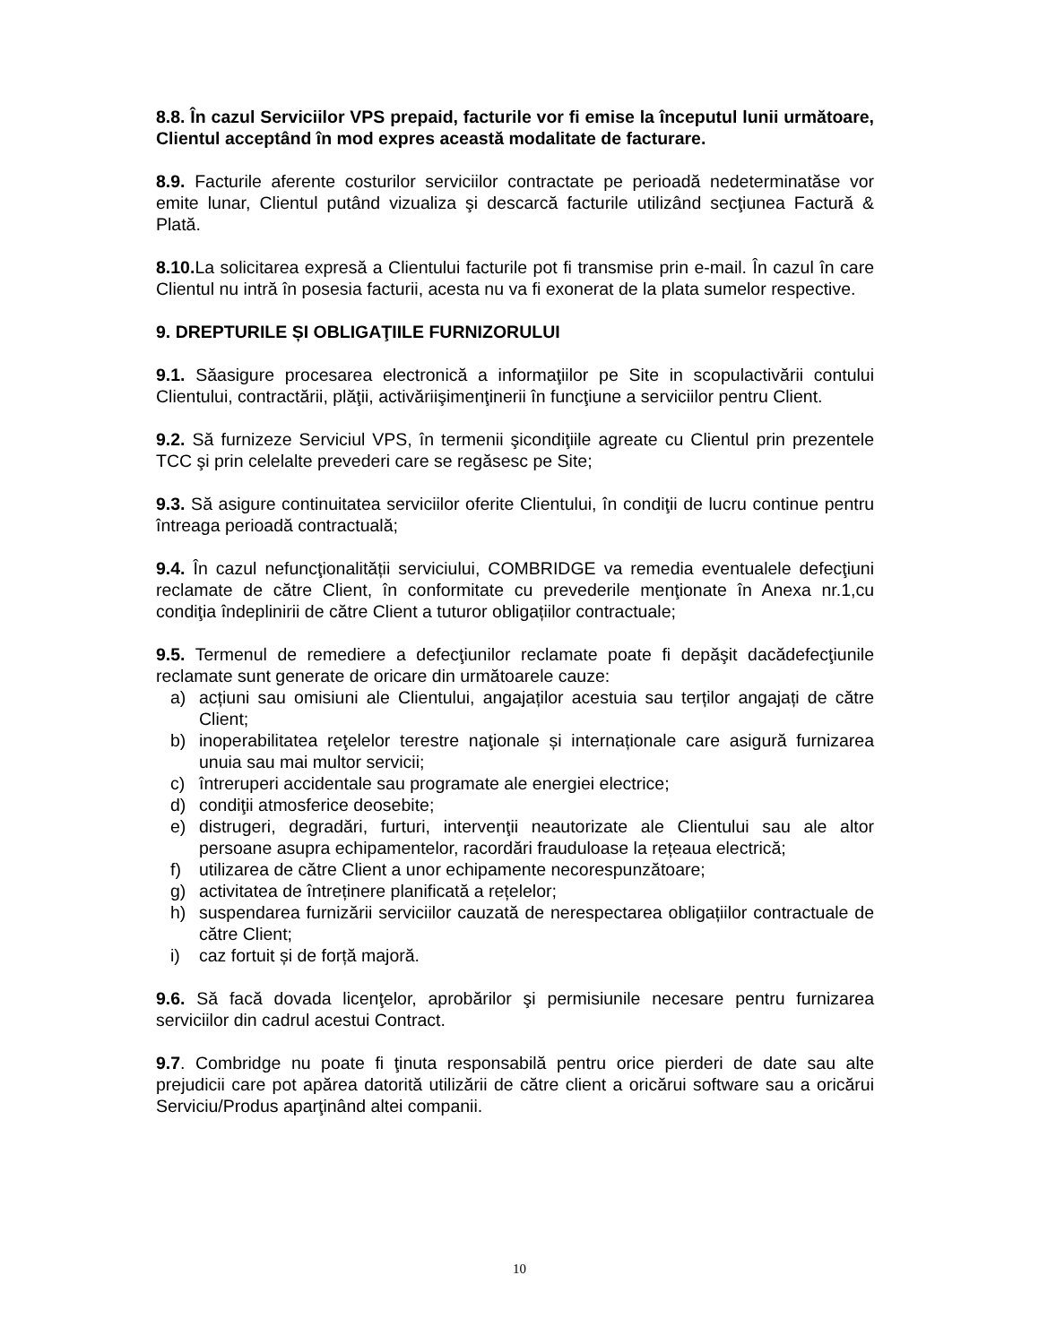8.8. În cazul Serviciilor VPS prepaid, facturile vor fi emise la începutul lunii următoare, Clientul acceptând în mod expres această modalitate de facturare.
8.9. Facturile aferente costurilor serviciilor contractate pe perioadă nedeterminatăse vor emite lunar, Clientul putând vizualiza şi descarcă facturile utilizând secţiunea Factură & Plată.
8.10. La solicitarea expresă a Clientului facturile pot fi transmise prin e-mail. În cazul în care Clientul nu intră în posesia facturii, acesta nu va fi exonerat de la plata sumelor respective.
9. DREPTURILE ȘI OBLIGAŢIILE FURNIZORULUI
9.1. Săasigure procesarea electronică a informaţiilor pe Site in scopulactivării contului Clientului, contractării, plăţii, activăriişimenţinerii în funcţiune a serviciilor pentru Client.
9.2. Să furnizeze Serviciul VPS, în termenii şicondiţiile agreate cu Clientul prin prezentele TCC şi prin celelalte prevederi care se regăsesc pe Site;
9.3. Să asigure continuitatea serviciilor oferite Clientului, în condiţii de lucru continue pentru întreaga perioadă contractuală;
9.4. În cazul nefuncţionalității serviciului, COMBRIDGE va remedia eventualele defecţiuni reclamate de către Client, în conformitate cu prevederile menţionate în Anexa nr.1,cu condiţia îndeplinirii de către Client a tuturor obligațiilor contractuale;
9.5. Termenul de remediere a defecţiunilor reclamate poate fi depăşit dacădefecţiunile reclamate sunt generate de oricare din următoarele cauze:
a) acțiuni sau omisiuni ale Clientului, angajaților acestuia sau terților angajați de către Client;
b) inoperabilitatea reţelelor terestre naţionale și internaționale care asigură furnizarea unuia sau mai multor servicii;
c) întreruperi accidentale sau programate ale energiei electrice;
d) condiţii atmosferice deosebite;
e) distrugeri, degradări, furturi, intervenţii neautorizate ale Clientului sau ale altor persoane asupra echipamentelor, racordări frauduloase la rețeaua electrică;
f) utilizarea de către Client a unor echipamente necorespunzătoare;
g) activitatea de întreținere planificată a rețelelor;
h) suspendarea furnizării serviciilor cauzată de nerespectarea obligațiilor contractuale de către Client;
i) caz fortuit și de forță majoră.
9.6. Să facă dovada licenţelor, aprobărilor şi permisiunile necesare pentru furnizarea serviciilor din cadrul acestui Contract.
9.7. Combridge nu poate fi ţinuta responsabilă pentru orice pierderi de date sau alte prejudicii care pot apărea datorită utilizării de către client a oricărui software sau a oricărui Serviciu/Produs aparţinând altei companii.
10